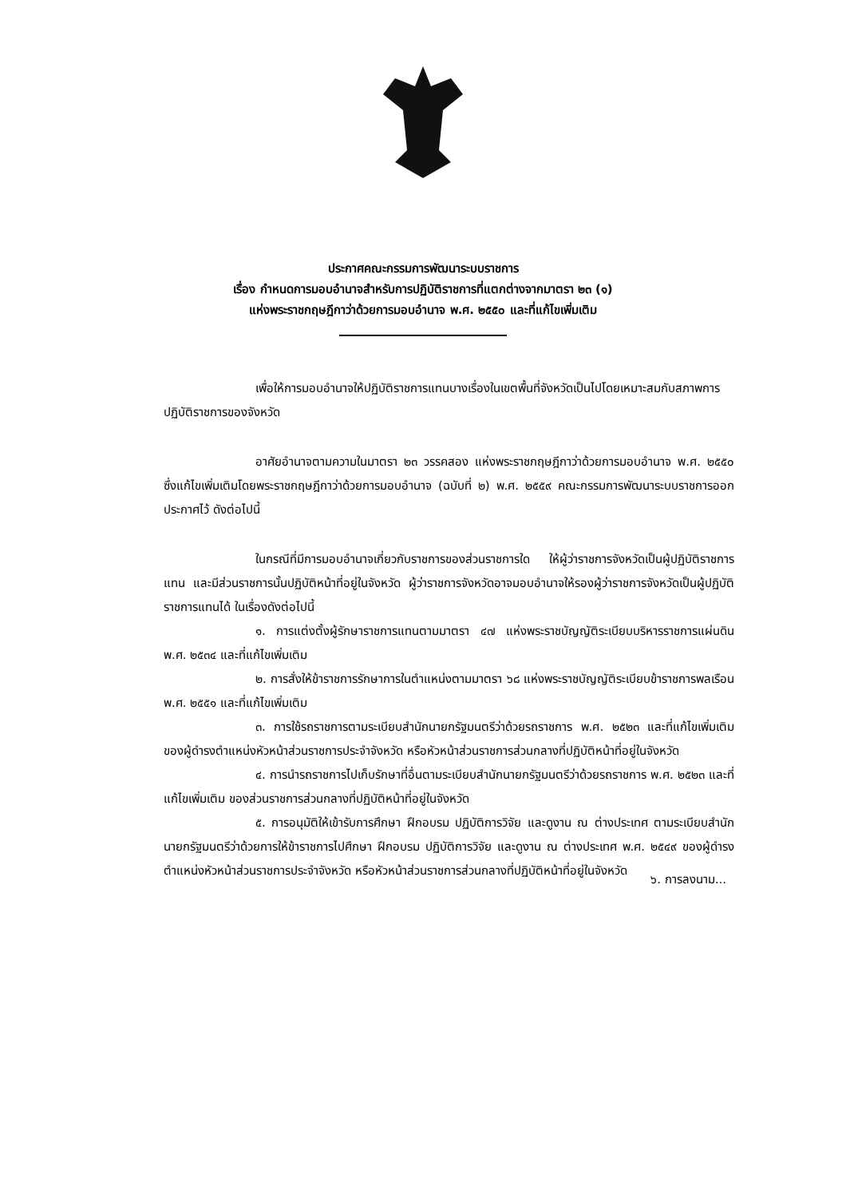ประกาศคณะกรรมการพัฒนาระบบราชการ
เรื่อง กำหนดการมอบอำนาจสำหรับการปฏิบัติราชการที่แตกต่างจากมาตรา ๒๓ (๑)
แห่งพระราชกฤษฎีกาว่าด้วยการมอบอำนาจ พ.ศ. ๒๕๕๐ และที่แก้ไขเพิ่มเติม
เพื่อให้การมอบอำนาจให้ปฏิบัติราชการแทนบางเรื่องในเขตพื้นที่จังหวัดเป็นไปโดยเหมาะสมกับสภาพการปฏิบัติราชการของจังหวัด
อาศัยอำนาจตามความในมาตรา ๒๓ วรรคสอง แห่งพระราชกฤษฎีกาว่าด้วยการมอบอำนาจ พ.ศ. ๒๕๕๐ ซึ่งแก้ไขเพิ่มเติมโดยพระราชกฤษฎีกาว่าด้วยการมอบอำนาจ (ฉบับที่ ๒) พ.ศ. ๒๕๕๙ คณะกรรมการพัฒนาระบบราชการออกประกาศไว้ ดังต่อไปนี้
ในกรณีที่มีการมอบอำนาจเกี่ยวกับราชการของส่วนราชการใด ให้ผู้ว่าราชการจังหวัดเป็นผู้ปฏิบัติราชการแทน และมีส่วนราชการนั้นปฏิบัติหน้าที่อยู่ในจังหวัด ผู้ว่าราชการจังหวัดอาจมอบอำนาจให้รองผู้ว่าราชการจังหวัดเป็นผู้ปฏิบัติราชการแทนได้ ในเรื่องดังต่อไปนี้
๑. การแต่งตั้งผู้รักษาราชการแทนตามมาตรา ๔๗ แห่งพระราชบัญญัติระเบียบบริหารราชการแผ่นดิน พ.ศ. ๒๕๓๔ และที่แก้ไขเพิ่มเติม
๒. การสั่งให้ข้าราชการรักษาการในตำแหน่งตามมาตรา ๖๘ แห่งพระราชบัญญัติระเบียบข้าราชการพลเรือน พ.ศ. ๒๕๕๑ และที่แก้ไขเพิ่มเติม
๓. การใช้รถราชการตามระเบียบสำนักนายกรัฐมนตรีว่าด้วยรถราชการ พ.ศ. ๒๕๒๓ และที่แก้ไขเพิ่มเติม ของผู้ดำรงตำแหน่งหัวหน้าส่วนราชการประจำจังหวัด หรือหัวหน้าส่วนราชการส่วนกลางที่ปฏิบัติหน้าที่อยู่ในจังหวัด
๔. การนำรถราชการไปเก็บรักษาที่อื่นตามระเบียบสำนักนายกรัฐมนตรีว่าด้วยรถราชการ พ.ศ. ๒๕๒๓ และที่แก้ไขเพิ่มเติม ของส่วนราชการส่วนกลางที่ปฏิบัติหน้าที่อยู่ในจังหวัด
๕. การอนุมัติให้เข้ารับการศึกษา ฝึกอบรม ปฏิบัติการวิจัย และดูงาน ณ ต่างประเทศ ตามระเบียบสำนักนายกรัฐมนตรีว่าด้วยการให้ข้าราชการไปศึกษา ฝึกอบรม ปฏิบัติการวิจัย และดูงาน ณ ต่างประเทศ พ.ศ. ๒๕๔๙ ของผู้ดำรงตำแหน่งหัวหน้าส่วนราชการประจำจังหวัด หรือหัวหน้าส่วนราชการส่วนกลางที่ปฏิบัติหน้าที่อยู่ในจังหวัด
๖. การลงนาม...